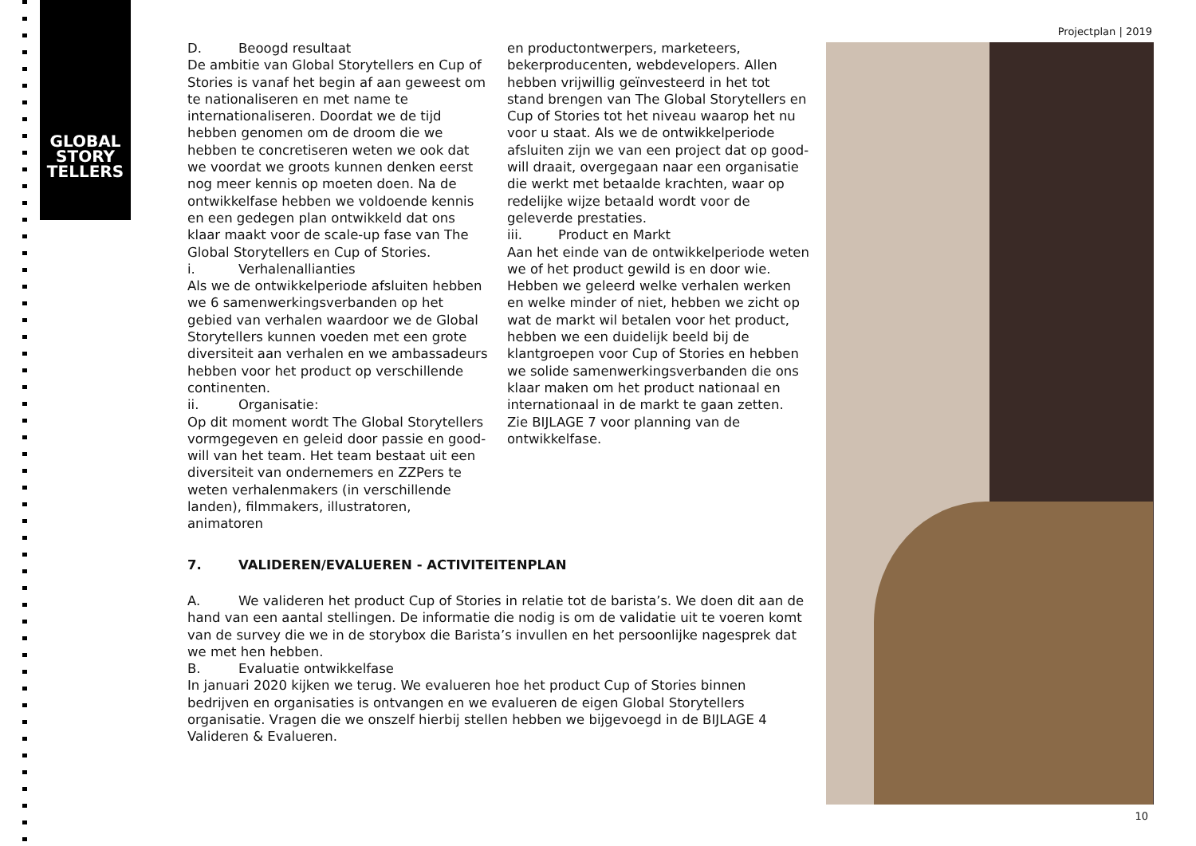GLOBAL
STORY
TELLERS
Projectplan | 2019
D. Beoogd resultaat
De ambitie van Global Storytellers en Cup of Stories is vanaf het begin af aan geweest om te nationaliseren en met name te internationaliseren. Doordat we de tijd hebben genomen om de droom die we hebben te concretiseren weten we ook dat we voordat we groots kunnen denken eerst nog meer kennis op moeten doen. Na de ontwikkelfase hebben we voldoende kennis en een gedegen plan ontwikkeld dat ons klaar maakt voor de scale-up fase van The Global Storytellers en Cup of Stories.
i. Verhalenallianties
Als we de ontwikkelperiode afsluiten hebben we 6 samenwerkingsverbanden op het gebied van verhalen waardoor we de Global Storytellers kunnen voeden met een grote diversiteit aan verhalen en we ambassadeurs hebben voor het product op verschillende continenten.
ii. Organisatie:
Op dit moment wordt The Global Storytellers vormgegeven en geleid door passie en good-will van het team. Het team bestaat uit een diversiteit van ondernemers en ZZPers te weten verhalenmakers (in verschillende landen), filmmakers, illustratoren, animatoren
en productontwerpers, marketeers, bekerproducenten, webdevelopers. Allen hebben vrijwillig geïnvesteerd in het tot stand brengen van The Global Storytellers en Cup of Stories tot het niveau waarop het nu voor u staat. Als we de ontwikkelperiode afsluiten zijn we van een project dat op good-will draait, overgegaan naar een organisatie die werkt met betaalde krachten, waar op redelijke wijze betaald wordt voor de geleverde prestaties.
iii. Product en Markt
Aan het einde van de ontwikkelperiode weten we of het product gewild is en door wie. Hebben we geleerd welke verhalen werken en welke minder of niet, hebben we zicht op wat de markt wil betalen voor het product, hebben we een duidelijk beeld bij de klantgroepen voor Cup of Stories en hebben we solide samenwerkingsverbanden die ons klaar maken om het product nationaal en internationaal in de markt te gaan zetten.
Zie BIJLAGE 7 voor planning van de ontwikkelfase.
7. VALIDEREN/EVALUEREN - ACTIVITEITENPLAN
A. We valideren het product Cup of Stories in relatie tot de barista’s. We doen dit aan de hand van een aantal stellingen. De informatie die nodig is om de validatie uit te voeren komt van de survey die we in de storybox die Barista’s invullen en het persoonlijke nagesprek dat we met hen hebben.
B. Evaluatie ontwikkelfase
In januari 2020 kijken we terug. We evalueren hoe het product Cup of Stories binnen bedrijven en organisaties is ontvangen en we evalueren de eigen Global Storytellers organisatie. Vragen die we onszelf hierbij stellen hebben we bijgevoegd in de BIJLAGE 4 Valideren & Evalueren.
10